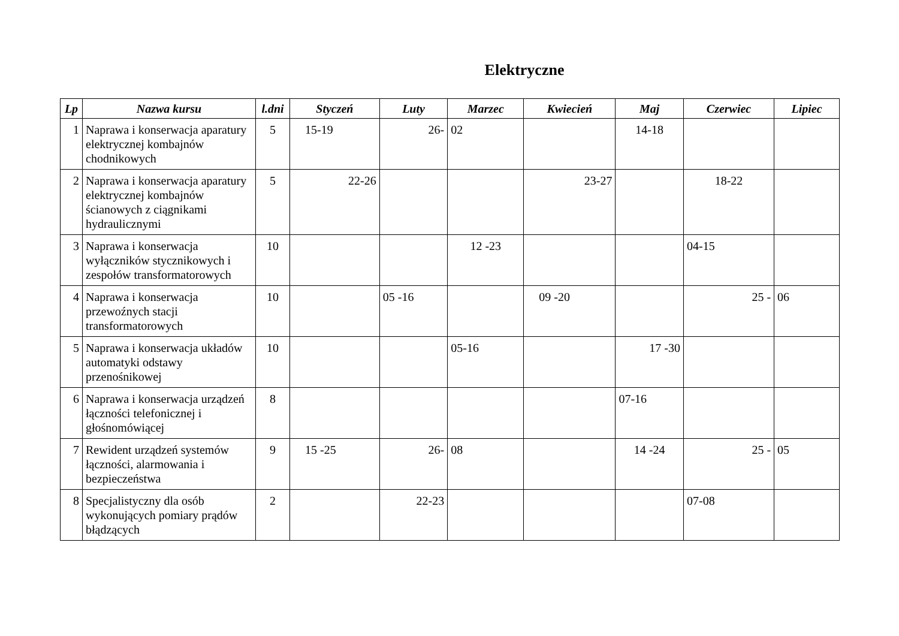Elektryczne
| Lp | Nazwa kursu | l.dni | Styczeń | Luty | Marzec | Kwiecień | Maj | Czerwiec | Lipiec |
| --- | --- | --- | --- | --- | --- | --- | --- | --- | --- |
| 1 | Naprawa i konserwacja aparatury elektrycznej kombajnów chodnikowych | 5 | 15-19 | 26- | 02 | | 14-18 | | |
| 2 | Naprawa i konserwacja aparatury elektrycznej kombajnów ścianowych z ciągnikami hydraulicznymi | 5 | 22-26 | | | 23-27 | | 18-22 | |
| 3 | Naprawa i konserwacja wyłączników stycznikowych i zespołów transformatorowych | 10 | | | 12 -23 | | | 04-15 | |
| 4 | Naprawa i konserwacja przewoźnych stacji transformatorowych | 10 | | 05 -16 | | 09 -20 | | 25 - | 06 |
| 5 | Naprawa i konserwacja układów automatyki odstawy przenośnikowej | 10 | | | 05-16 | | 17 -30 | | |
| 6 | Naprawa i konserwacja urządzeń łączności telefonicznej i głośnomówiącej | 8 | | | | | 07-16 | | |
| 7 | Rewident urządzeń systemów łączności, alarmowania i bezpieczeństwa | 9 | 15 -25 | 26- | 08 | | 14 -24 | 25 - | 05 |
| 8 | Specjalistyczny dla osób wykonujących pomiary prądów błądzących | 2 | | 22-23 | | | | 07-08 | |